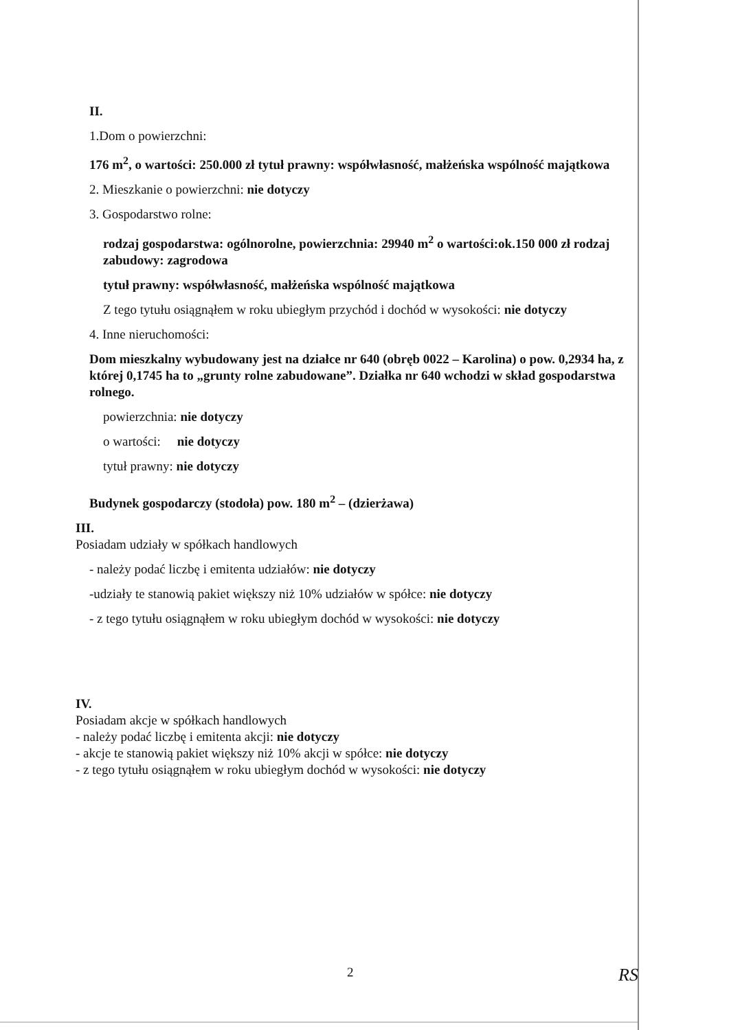II.
1.Dom o powierzchni:
176 m<sup>2</sup>, o wartości: 250.000 zł tytuł prawny: współwłasność, małżeńska wspólność majątkowa
2. Mieszkanie o powierzchni: nie dotyczy
3. Gospodarstwo rolne:
rodzaj gospodarstwa: ogólnorolne, powierzchnia: 29940 m<sup>2</sup> o wartości:ok.150 000 zł rodzaj zabudowy: zagrodowa
tytuł prawny: współwłasność, małżeńska wspólność majątkowa
Z tego tytułu osiągnąłem w roku ubiegłym przychód i dochód w wysokości: nie dotyczy
4. Inne nieruchomości:
Dom mieszkalny wybudowany jest na działce nr 640 (obręb 0022 – Karolina) o pow. 0,2934 ha, z której 0,1745 ha to „grunty rolne zabudowane”. Działka nr 640 wchodzi w skład gospodarstwa rolnego.
powierzchnia: nie dotyczy
o wartości: nie dotyczy
tytuł prawny: nie dotyczy
Budynek gospodarczy (stodoła) pow. 180 m<sup>2</sup> – (dzierżawa)
III.
Posiadam udziały w spółkach handlowych
- należy podać liczbę i emitenta udziałów: nie dotyczy
-udziały te stanowią pakiet większy niż 10% udziałów w spółce: nie dotyczy
- z tego tytułu osiągnąłem w roku ubiegłym dochód w wysokości: nie dotyczy
IV.
Posiadam akcje w spółkach handlowych
- należy podać liczbę i emitenta akcji: nie dotyczy
- akcje te stanowią pakiet większy niż 10% akcji w spółce: nie dotyczy
- z tego tytułu osiągnąłem w roku ubiegłym dochód w wysokości: nie dotyczy
2 RS